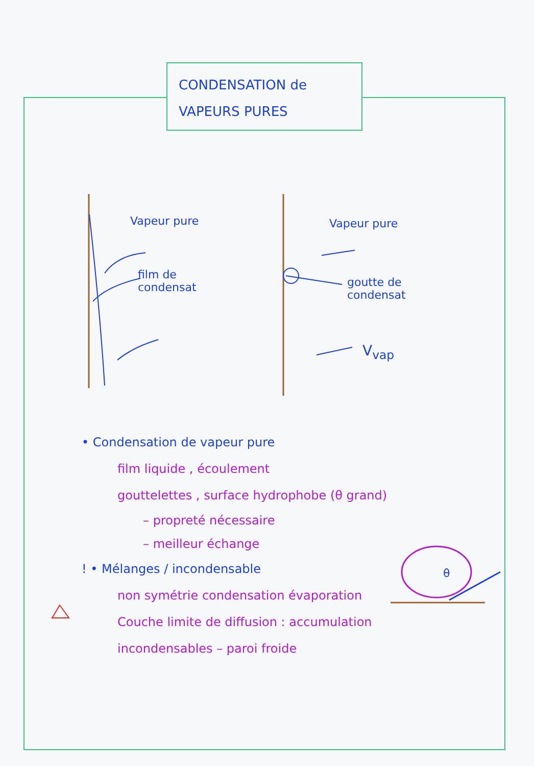CONDENSATION de
VAPEURS PURES
Vapeur pure
film de
condensat
Vapeur pure
goutte de
condensat
V<sub>vap</sub>
θ
• Condensation de vapeur pure
film liquide , écoulement
gouttelettes , surface hydrophobe (θ grand)
– propreté nécessaire
– meilleur échange
! • Mélanges / incondensable
non symétrie condensation évaporation
Couche limite de diffusion : accumulation
incondensables – paroi froide